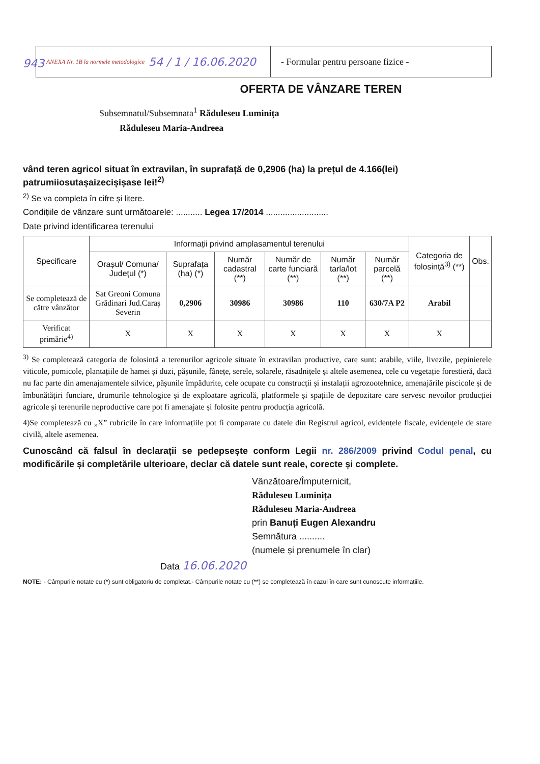ANEXA Nr. 1B la normele metodologice 54 / 1 / 16.06.2020
- Formular pentru persoane fizice -
943
OFERTA DE VÂNZARE TEREN
Subsemnatul/Subsemnata<sup>1</sup> Răduleseu Luminița
Răduleseu Maria-Andreea
vând teren agricol situat în extravilan, în suprafață de 0,2906 (ha) la prețul de 4.166(lei) patrumiiosutașaizecișișase lei!<sup>2)</sup>
<sup>2)</sup> Se va completa în cifre și litere.
Condițiile de vânzare sunt următoarele: ........... Legea 17/2014 ..........................
Date privind identificarea terenului
| Specificare | Informații privind amplasamentul terenului | | | | | | Categoria de folosință<sup>3)</sup> (**) | Obs. |
| --- | --- | --- | --- | --- | --- | --- | --- | --- |
| | Orașul/ Comuna/ Județul (*) | Suprafața (ha) (*) | Număr cadastral (**) | Număr de carte funciară (**) | Număr tarla/lot (**) | Număr parcelă (**) | | |
| Se completează de către vânzător | Sat Greoni Comuna Grădinari Jud.Caraș Severin | 0,2906 | 30986 | 30986 | 110 | 630/7A P2 | Arabil | |
| Verificat primărie<sup>4)</sup> | X | X | X | X | X | X | X | |
<sup>3)</sup> Se completează categoria de folosință a terenurilor agricole situate în extravilan productive, care sunt: arabile, viile, livezile, pepinierele viticole, pomicole, plantațiile de hamei și duzi, pășunile, fânețe, serele, solarele, răsadnițele și altele asemenea, cele cu vegetație forestieră, dacă nu fac parte din amenajamentele silvice, pășunile împădurite, cele ocupate cu construcții și instalații agrozootehnice, amenajările piscicole și de îmbunătățiri funciare, drumurile tehnologice și de exploatare agricolă, platformele și spațiile de depozitare care servesc nevoilor producției agricole și terenurile neproductive care pot fi amenajate și folosite pentru producția agricolă.
4)Se completează cu „X” rubricile în care informațiile pot fi comparate cu datele din Registrul agricol, evidențele fiscale, evidențele de stare civilă, altele asemenea.
Cunoscând că falsul în declarații se pedepsește conform Legii nr. 286/2009 privind Codul penal, cu modificările și completările ulterioare, declar că datele sunt reale, corecte și complete.
Vânzătoare/Împuternicit,
Răduleseu Luminița
Răduleseu Maria-Andreea
prin Banuți Eugen Alexandru
Semnătura ..........
(numele și prenumele în clar)
Data 16.06.2020
NOTE: - Câmpurile notate cu (*) sunt obligatoriu de completat.- Câmpurile notate cu (**) se completează în cazul în care sunt cunoscute informațiile.